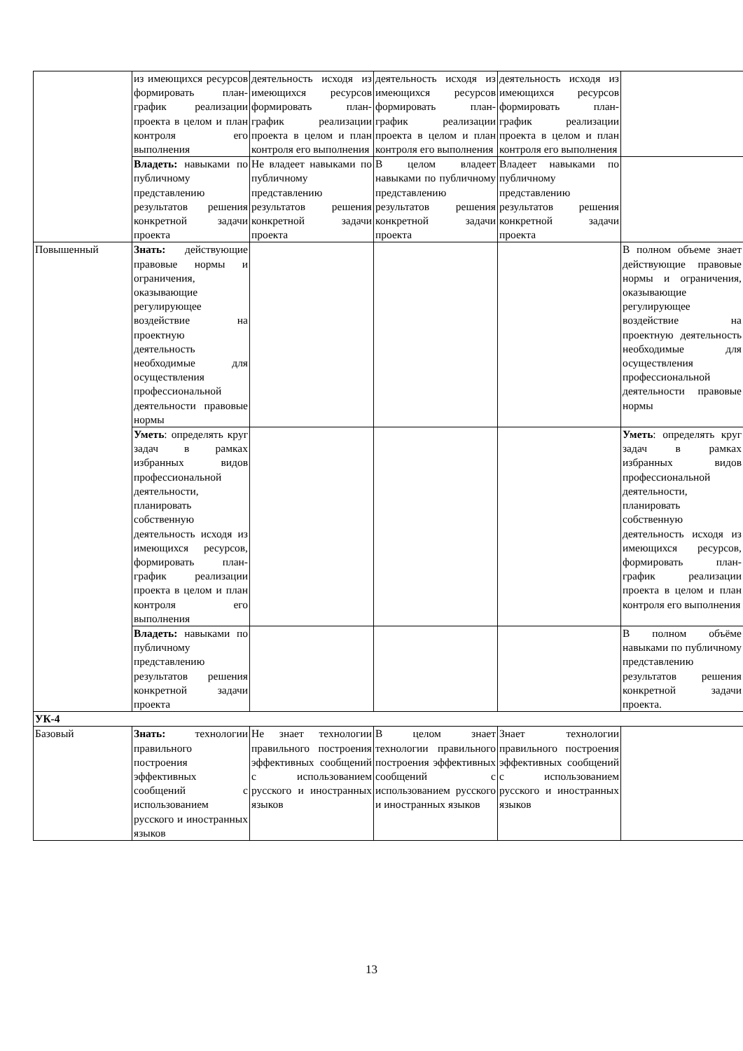| | из имеющихся ресурсов формировать план-график реализации проекта в целом и план контроля его выполнения | деятельность исходя из имеющихся ресурсов формировать план-график реализации проекта в целом и план контроля его выполнения | деятельность исходя из имеющихся ресурсов формировать план-график реализации проекта в целом и план контроля его выполнения | деятельность исходя из имеющихся ресурсов формировать план-график реализации проекта в целом и план контроля его выполнения | |
| | Владеть: навыками по публичному представлению результатов решения конкретной задачи проекта | Не владеет навыками по публичному представлению результатов решения конкретной задачи проекта | В целом владеет навыками по публичному представлению результатов решения конкретной задачи проекта | Владеет навыками по публичному представлению результатов решения конкретной задачи проекта | |
| Повышенный | Знать: действующие правовые нормы и ограничения, оказывающие регулирующее воздействие на проектную деятельность необходимые для осуществления профессиональной деятельности правовые нормы | | | | В полном объеме знает действующие правовые нормы и ограничения, оказывающие регулирующее воздействие на проектную деятельность необходимые для осуществления профессиональной деятельности правовые нормы |
| | Уметь : определять круг задач в рамках избранных видов профессиональной деятельности, планировать собственную деятельность исходя из имеющихся ресурсов, формировать план-график реализации проекта в целом и план контроля его выполнения | | | | Уметь : определять круг задач в рамках избранных видов профессиональной деятельности, планировать собственную деятельность исходя из имеющихся ресурсов, формировать план-график реализации проекта в целом и план контроля его выполнения |
| | Владеть: навыками по публичному представлению результатов решения конкретной задачи проекта | | | | В полном объёме навыками по публичному представлению результатов решения конкретной задачи проекта. |
| УК-4 | | | | | |
| Базовый | Знать: технологии правильного построения эффективных сообщений с использованием русского и иностранных языков | Не знает технологии правильного построения эффективных сообщений с использованием русского и иностранных языков | В целом знает технологии правильного построения эффективных сообщений с использованием русского и иностранных языков | Знает технологии правильного построения эффективных сообщений с использованием русского и иностранных языков | |
13